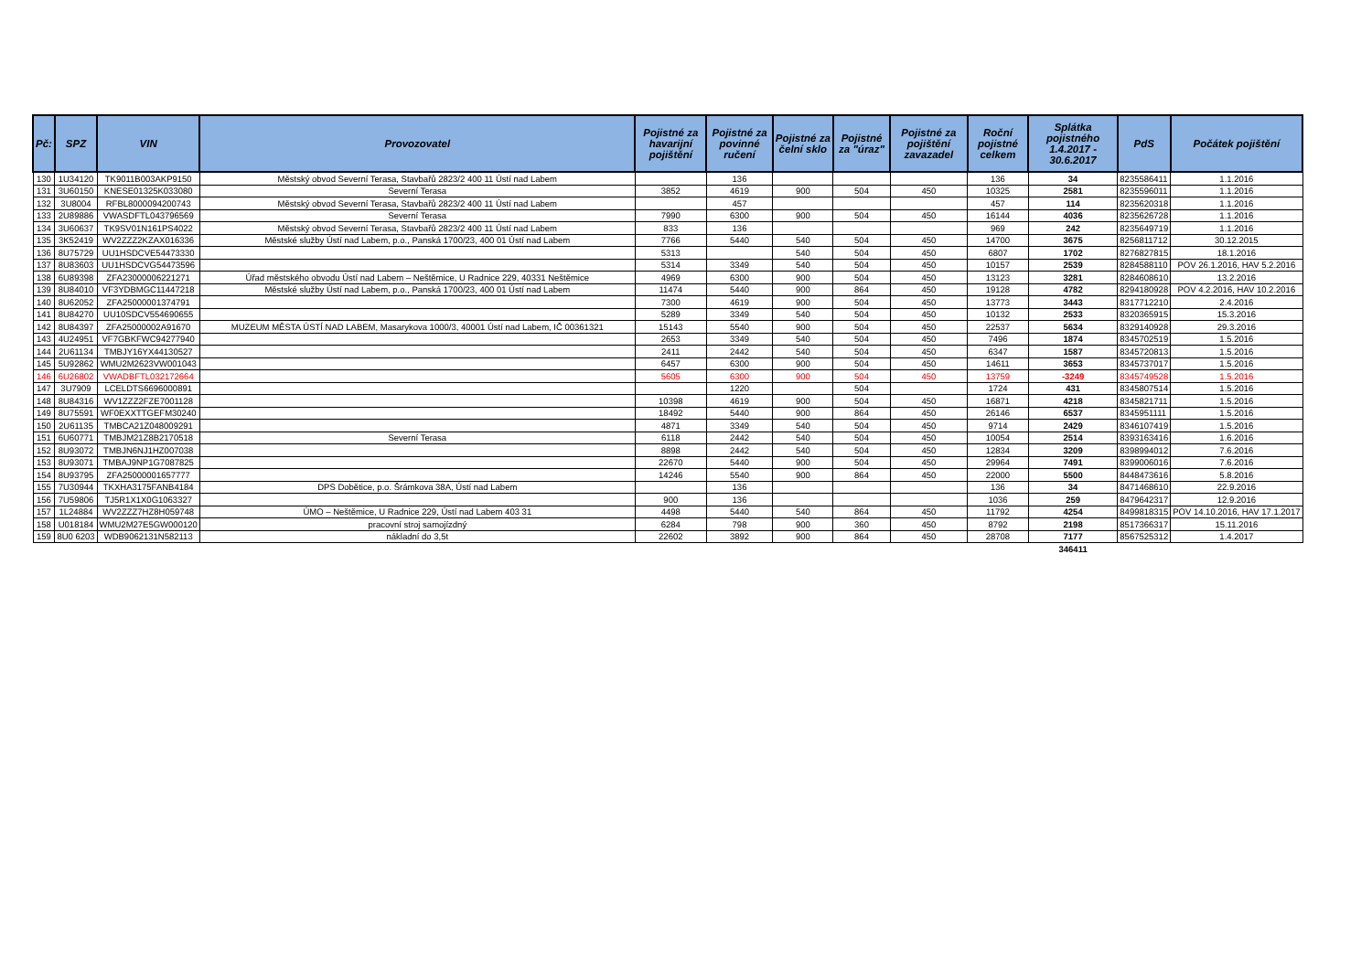| Pč: | SPZ | VIN | Provozovatel | Pojistné za havarijní pojištění | Pojistné za povinné ručení | Pojistné za čelní sklo | Pojistné za "úraz" | Pojistné za pojištění zavazadel | Roční pojistné celkem | Splátka pojistného 1.4.2017 - 30.6.2017 | PdS | Počátek pojištění |
| --- | --- | --- | --- | --- | --- | --- | --- | --- | --- | --- | --- | --- |
| 130 | 1U34120 | TK9011B003AKP9150 | Městský obvod Severní Terasa, Stavbařů 2823/2 400 11 Ústí nad Labem | | 136 | | | | 136 | 34 | 8235586411 | 1.1.2016 |
| 131 | 3U60150 | KNESE01325K033080 | Severní Terasa | 3852 | 4619 | 900 | 504 | 450 | 10325 | 2581 | 8235596011 | 1.1.2016 |
| 132 | 3U8004 | RFBL8000094200743 | Městský obvod Severní Terasa, Stavbařů 2823/2 400 11 Ústí nad Labem | | 457 | | | | 457 | 114 | 8235620318 | 1.1.2016 |
| 133 | 2U89886 | VWASDFTL043796569 | Severní Terasa | 7990 | 6300 | 900 | 504 | 450 | 16144 | 4036 | 8235626728 | 1.1.2016 |
| 134 | 3U60637 | TK9SV01N161PS4022 | Městský obvod Severní Terasa, Stavbařů 2823/2 400 11 Ústí nad Labem | 833 | 136 | | | | 969 | 242 | 8235649719 | 1.1.2016 |
| 135 | 3K52419 | WV2ZZZ2KZAX016336 | Městské služby Ústí nad Labem, p.o., Panská 1700/23, 400 01 Ústí nad Labem | 7766 | 5440 | 540 | 504 | 450 | 14700 | 3675 | 8256811712 | 30.12.2015 |
| 136 | 8U75729 | UU1HSDCVE54473330 | | 5313 | | 540 | 504 | 450 | 6807 | 1702 | 8276827815 | 18.1.2016 |
| 137 | 8U83603 | UU1HSDCVG54473596 | | 5314 | 3349 | 540 | 504 | 450 | 10157 | 2539 | 8284588110 | POV 26.1.2016, HAV 5.2.2016 |
| 138 | 6U89398 | ZFA23000006221271 | Úřad městského obvodu Ústí nad Labem – Neštěmice, U Radnice 229, 40331 Neštěmice | 4969 | 6300 | 900 | 504 | 450 | 13123 | 3281 | 8284608610 | 13.2.2016 |
| 139 | 8U84010 | VF3YDBMGC11447218 | Městské služby Ústí nad Labem, p.o., Panská 1700/23, 400 01 Ústí nad Labem | 11474 | 5440 | 900 | 864 | 450 | 19128 | 4782 | 8294180928 | POV 4.2.2016, HAV 10.2.2016 |
| 140 | 8U62052 | ZFA25000001374791 | | 7300 | 4619 | 900 | 504 | 450 | 13773 | 3443 | 8317712210 | 2.4.2016 |
| 141 | 8U84270 | UU10SDCV554690655 | | 5289 | 3349 | 540 | 504 | 450 | 10132 | 2533 | 8320365915 | 15.3.2016 |
| 142 | 8U84397 | ZFA25000002A91670 | MUZEUM MĚSTA ÚSTÍ NAD LABEM, Masarykova 1000/3, 40001 Ústí nad Labem, IČ 00361321 | 15143 | 5540 | 900 | 504 | 450 | 22537 | 5634 | 8329140928 | 29.3.2016 |
| 143 | 4U24951 | VF7GBKFWC94277940 | | 2653 | 3349 | 540 | 504 | 450 | 7496 | 1874 | 8345702519 | 1.5.2016 |
| 144 | 2U61134 | TMBJY16YX44130527 | | 2411 | 2442 | 540 | 504 | 450 | 6347 | 1587 | 8345720813 | 1.5.2016 |
| 145 | 5U92862 | WMU2M2623VW001043 | | 6457 | 6300 | 900 | 504 | 450 | 14611 | 3653 | 8345737017 | 1.5.2016 |
| 146 | 6U26802 | VWADBFTL032172664 | | 5605 | 6300 | 900 | 504 | 450 | 13759 | -3249 | 8345749528 | 1.5.2016 |
| 147 | 3U7909 | LCELDTS6696000891 | | | 1220 | | 504 | | 1724 | 431 | 8345807514 | 1.5.2016 |
| 148 | 8U84316 | WV1ZZZ2FZE7001128 | | 10398 | 4619 | 900 | 504 | 450 | 16871 | 4218 | 8345821711 | 1.5.2016 |
| 149 | 8U75591 | WF0EXXTTGEFM30240 | | 18492 | 5440 | 900 | 864 | 450 | 26146 | 6537 | 8345951111 | 1.5.2016 |
| 150 | 2U61135 | TMBCA21Z048009291 | | 4871 | 3349 | 540 | 504 | 450 | 9714 | 2429 | 8346107419 | 1.5.2016 |
| 151 | 6U60771 | TMBJM21Z8B2170518 | Severní Terasa | 6118 | 2442 | 540 | 504 | 450 | 10054 | 2514 | 8393163416 | 1.6.2016 |
| 152 | 8U93072 | TMBJN6NJ1HZ007038 | | 8898 | 2442 | 540 | 504 | 450 | 12834 | 3209 | 8398994012 | 7.6.2016 |
| 153 | 8U93071 | TMBAJ9NP1G7087825 | | 22670 | 5440 | 900 | 504 | 450 | 29964 | 7491 | 8399006016 | 7.6.2016 |
| 154 | 8U93795 | ZFA25000001657777 | | 14246 | 5540 | 900 | 864 | 450 | 22000 | 5500 | 8448473616 | 5.8.2016 |
| 155 | 7U30944 | TKXHA3175FANB4184 | DPS Dobětice, p.o. Šrámkova 38A, Ústí nad Labem | | 136 | | | | 136 | 34 | 8471468610 | 22.9.2016 |
| 156 | 7U59806 | TJ5R1X1X0G1063327 | | 900 | 136 | | | | 1036 | 259 | 8479642317 | 12.9.2016 |
| 157 | 1L24884 | WV2ZZZ7HZ8H059748 | ÚMO – Neštěmice, U Radnice 229, Ústí nad Labem 403 31 | 4498 | 5440 | 540 | 864 | 450 | 11792 | 4254 | 8499818315 | POV 14.10.2016, HAV 17.1.2017 |
| 158 | U018184 | WMU2M27E5GW000120 | pracovní stroj samojízdný | 6284 | 798 | 900 | 360 | 450 | 8792 | 2198 | 8517366317 | 15.11.2016 |
| 159 | 8U0 6203 | WDB9062131N582113 | nákladní do 3,5t | 22602 | 3892 | 900 | 864 | 450 | 28708 | 7177 | 8567525312 | 1.4.2017 |
| | | | | | | | | | | 346411 | | |